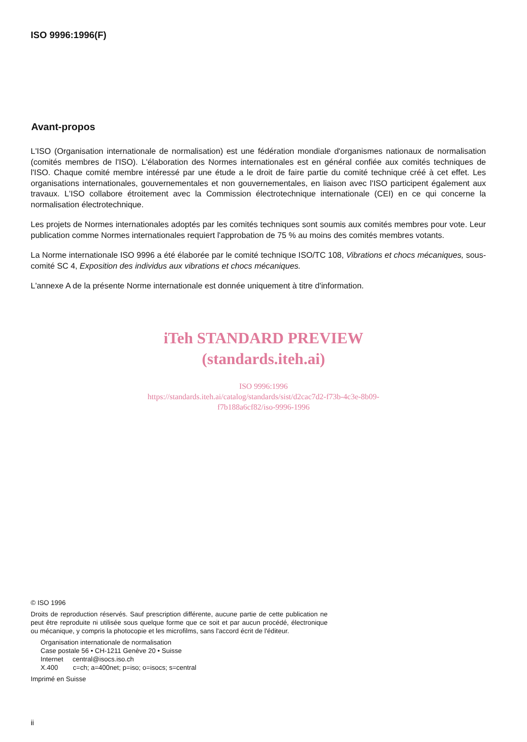ISO 9996:1996(F)
Avant-propos
L'ISO (Organisation internationale de normalisation) est une fédération mondiale d'organismes nationaux de normalisation (comités membres de l'ISO). L'élaboration des Normes internationales est en général confiée aux comités techniques de l'ISO. Chaque comité membre intéressé par une étude a le droit de faire partie du comité technique créé à cet effet. Les organisations internationales, gouvernementales et non gouvernementales, en liaison avec l'ISO participent également aux travaux. L'ISO collabore étroitement avec la Commission électrotechnique internationale (CEI) en ce qui concerne la normalisation électrotechnique.
Les projets de Normes internationales adoptés par les comités techniques sont soumis aux comités membres pour vote. Leur publication comme Normes internationales requiert l'approbation de 75 % au moins des comités membres votants.
La Norme internationale ISO 9996 a été élaborée par le comité technique ISO/TC 108, Vibrations et chocs mécaniques, sous-comité SC 4, Exposition des individus aux vibrations et chocs mécaniques.
L'annexe A de la présente Norme internationale est donnée uniquement à titre d'information.
iTeh STANDARD PREVIEW
(standards.iteh.ai)
ISO 9996:1996
https://standards.iteh.ai/catalog/standards/sist/d2cac7d2-f73b-4c3e-8b09-
f7b188a6cf82/iso-9996-1996
© ISO 1996
Droits de reproduction réservés. Sauf prescription différente, aucune partie de cette publication ne peut être reproduite ni utilisée sous quelque forme que ce soit et par aucun procédé, électronique ou mécanique, y compris la photocopie et les microfilms, sans l'accord écrit de l'éditeur.
Organisation internationale de normalisation
Case postale 56 • CH-1211 Genève 20 • Suisse
Internet central@isocs.iso.ch
X.400 c=ch; a=400net; p=iso; o=isocs; s=central
Imprimé en Suisse
ii